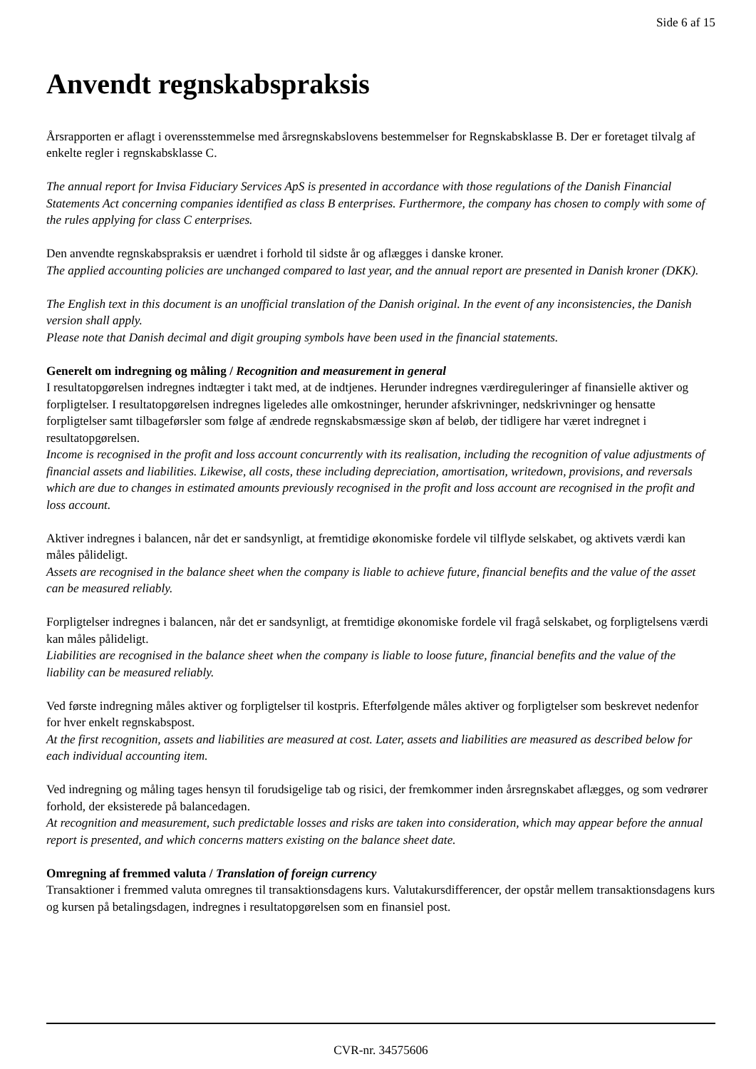Side 6 af 15
Anvendt regnskabspraksis
Årsrapporten er aflagt i overensstemmelse med årsregnskabslovens bestemmelser for Regnskabsklasse B. Der er foretaget tilvalg af enkelte regler i regnskabsklasse C.
The annual report for Invisa Fiduciary Services ApS is presented in accordance with those regulations of the Danish Financial Statements Act concerning companies identified as class B enterprises. Furthermore, the company has chosen to comply with some of the rules applying for class C enterprises.
Den anvendte regnskabspraksis er uændret i forhold til sidste år og aflægges i danske kroner.
The applied accounting policies are unchanged compared to last year, and the annual report are presented in Danish kroner (DKK).
The English text in this document is an unofficial translation of the Danish original. In the event of any inconsistencies, the Danish version shall apply.
Please note that Danish decimal and digit grouping symbols have been used in the financial statements.
Generelt om indregning og måling / Recognition and measurement in general
I resultatopgørelsen indregnes indtægter i takt med, at de indtjenes. Herunder indregnes værdireguleringer af finansielle aktiver og forpligtelser. I resultatopgørelsen indregnes ligeledes alle omkostninger, herunder afskrivninger, nedskrivninger og hensatte forpligtelser samt tilbageførsler som følge af ændrede regnskabsmæssige skøn af beløb, der tidligere har været indregnet i resultatopgørelsen.
Income is recognised in the profit and loss account concurrently with its realisation, including the recognition of value adjustments of financial assets and liabilities. Likewise, all costs, these including depreciation, amortisation, writedown, provisions, and reversals which are due to changes in estimated amounts previously recognised in the profit and loss account are recognised in the profit and loss account.
Aktiver indregnes i balancen, når det er sandsynligt, at fremtidige økonomiske fordele vil tilflyde selskabet, og aktivets værdi kan måles pålideligt.
Assets are recognised in the balance sheet when the company is liable to achieve future, financial benefits and the value of the asset can be measured reliably.
Forpligtelser indregnes i balancen, når det er sandsynligt, at fremtidige økonomiske fordele vil fragå selskabet, og forpligtelsens værdi kan måles pålideligt.
Liabilities are recognised in the balance sheet when the company is liable to loose future, financial benefits and the value of the liability can be measured reliably.
Ved første indregning måles aktiver og forpligtelser til kostpris. Efterfølgende måles aktiver og forpligtelser som beskrevet nedenfor for hver enkelt regnskabspost.
At the first recognition, assets and liabilities are measured at cost. Later, assets and liabilities are measured as described below for each individual accounting item.
Ved indregning og måling tages hensyn til forudsigelige tab og risici, der fremkommer inden årsregnskabet aflægges, og som vedrører forhold, der eksisterede på balancedagen.
At recognition and measurement, such predictable losses and risks are taken into consideration, which may appear before the annual report is presented, and which concerns matters existing on the balance sheet date.
Omregning af fremmed valuta / Translation of foreign currency
Transaktioner i fremmed valuta omregnes til transaktionsdagens kurs. Valutakursdifferencer, der opstår mellem transaktionsdagens kurs og kursen på betalingsdagen, indregnes i resultatopgørelsen som en finansiel post.
CVR-nr. 34575606